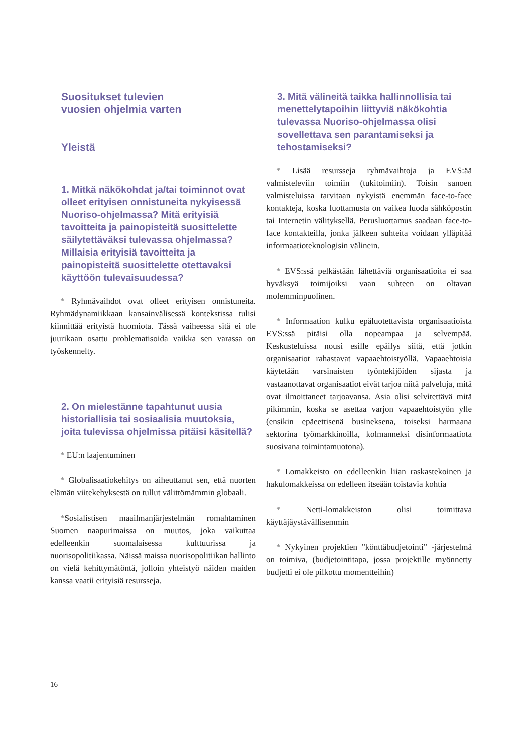Suositukset tulevien
vuosien ohjelmia varten
Yleistä
1. Mitkä näkökohdat ja/tai toiminnot ovat olleet erityisen onnistuneita nykyisessä Nuoriso-ohjelmassa? Mitä erityisiä tavoitteita ja painopisteitä suosittelette säilytettäväksi tulevassa ohjelmassa? Millaisia erityisiä tavoitteita ja painopisteitä suosittelette otettavaksi käyttöön tulevaisuudessa?
* Ryhmävaihdot ovat olleet erityisen onnistuneita. Ryhmädynamiikkaan kansainvälisessä kontekstissa tulisi kiinnittää erityistä huomiota. Tässä vaiheessa sitä ei ole juurikaan osattu problematisoida vaikka sen varassa on työskennelty.
2. On mielestänne tapahtunut uusia historiallisia tai sosiaalisia muutoksia, joita tulevissa ohjelmissa pitäisi käsitellä?
* EU:n laajentuminen
* Globalisaatiokehitys on aiheuttanut sen, että nuorten elämän viitekehyksestä on tullut välittömämmin globaali.
*Sosialistisen maailmanjärjestelmän romahtaminen Suomen naapurimaissa on muutos, joka vaikuttaa edelleenkin suomalaisessa kulttuurissa ja nuorisopolitiikassa. Näissä maissa nuorisopolitiikan hallinto on vielä kehittymätöntä, jolloin yhteistyö näiden maiden kanssa vaatii erityisiä resursseja.
3. Mitä välineitä taikka hallinnollisia tai menettelytapoihin liittyviä näkökohtia tulevassa Nuoriso-ohjelmassa olisi sovellettava sen parantamiseksi ja tehostamiseksi?
* Lisää resursseja ryhmävaihtoja ja EVS:ää valmisteleviin toimiin (tukitoimiin). Toisin sanoen valmisteluissa tarvitaan nykyistä enemmän face-to-face kontakteja, koska luottamusta on vaikea luoda sähköpostin tai Internetin välityksellä. Perusluottamus saadaan face-to-face kontakteilla, jonka jälkeen suhteita voidaan ylläpitää informaatioteknologisin välinein.
* EVS:ssä pelkästään lähettäviä organisaatioita ei saa hyväksyä toimijoiksi vaan suhteen on oltavan molemminpuolinen.
* Informaation kulku epäluotettavista organisaatioista EVS:ssä pitäisi olla nopeampaa ja selvempää. Keskusteluissa nousi esille epäilys siitä, että jotkin organisaatiot rahastavat vapaaehtoistyöllä. Vapaaehtoisia käytetään varsinaisten työntekijöiden sijasta ja vastaanottavat organisaatiot eivät tarjoa niitä palveluja, mitä ovat ilmoittaneet tarjoavansa. Asia olisi selvitettävä mitä pikimmin, koska se asettaa varjon vapaaehtoistyön ylle (ensikin epäeettisenä busineksena, toiseksi harmaana sektorina työmarkkinoilla, kolmanneksi disinformaatiota suosivana toimintamuotona).
* Lomakkeisto on edelleenkin liian raskastekoinen ja hakulomakkeissa on edelleen itseään toistavia kohtia
* Netti-lomakkeiston olisi toimittava käyttäjäystävällisemmin
* Nykyinen projektien "könttäbudjetointi" -järjestelmä on toimiva, (budjetointitapa, jossa projektille myönnetty budjetti ei ole pilkottu momentteihin)
16